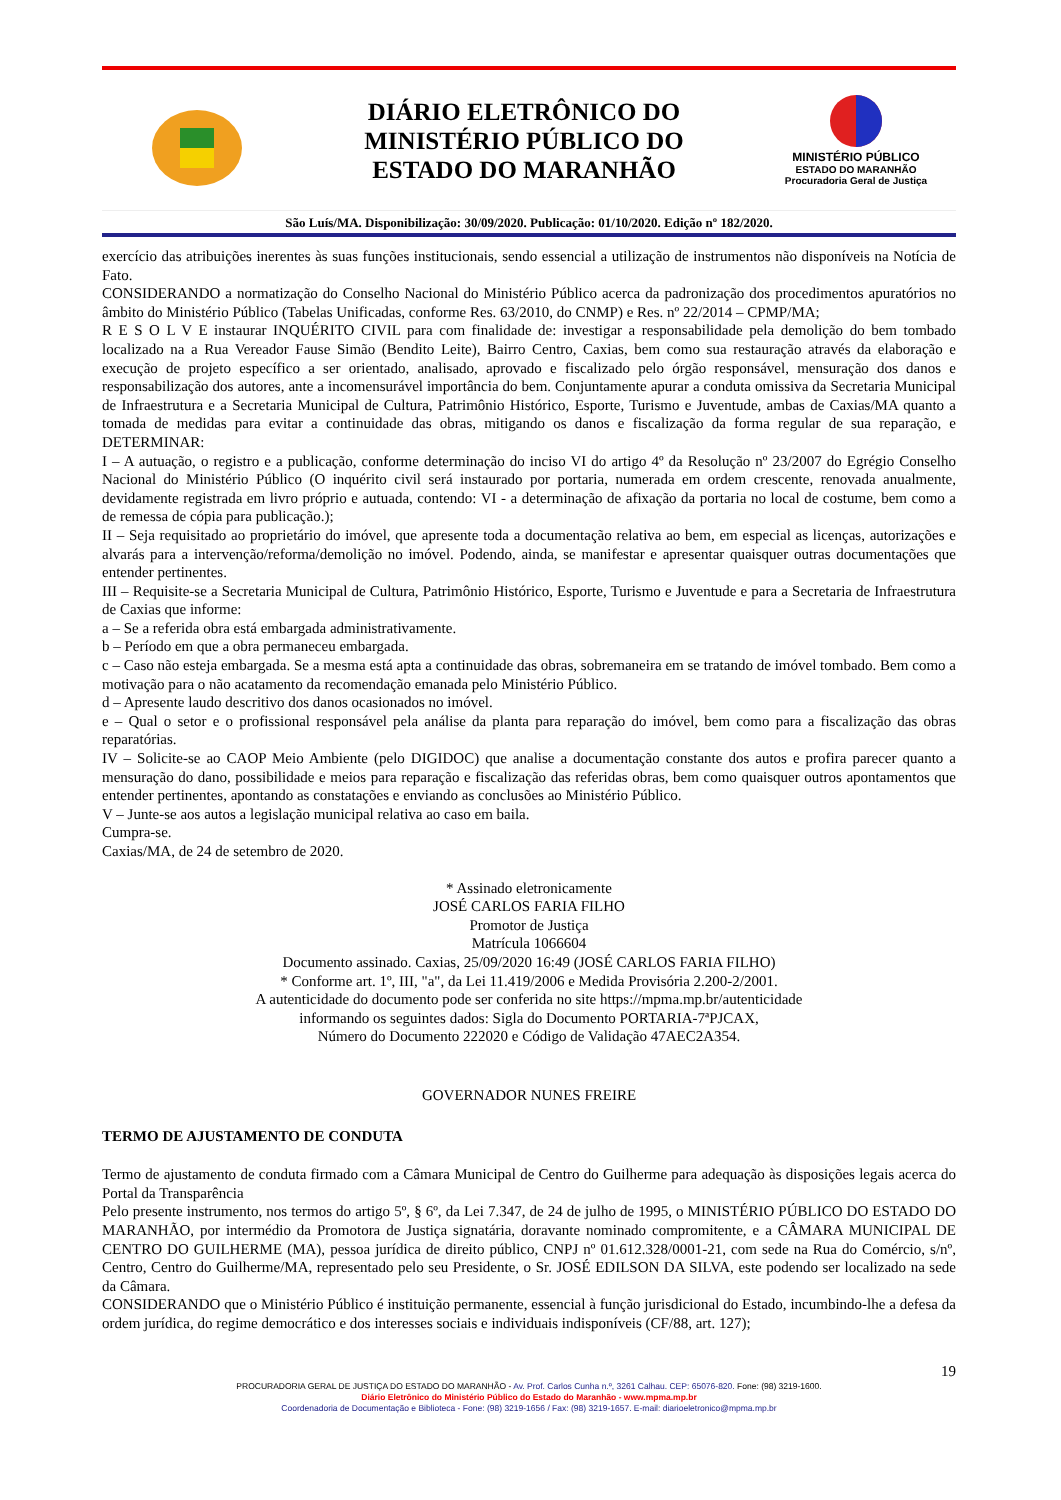DIÁRIO ELETRÔNICO DO
MINISTÉRIO PÚBLICO DO
ESTADO DO MARANHÃO
MINISTÉRIO PÚBLICO
ESTADO DO MARANHÃO
Procuradoria Geral de Justiça
São Luís/MA. Disponibilização: 30/09/2020. Publicação: 01/10/2020. Edição nº 182/2020.
exercício das atribuições inerentes às suas funções institucionais, sendo essencial a utilização de instrumentos não disponíveis na Notícia de Fato.
CONSIDERANDO a normatização do Conselho Nacional do Ministério Público acerca da padronização dos procedimentos apuratórios no âmbito do Ministério Público (Tabelas Unificadas, conforme Res. 63/2010, do CNMP) e Res. nº 22/2014 – CPMP/MA;
R E S O L V E instaurar INQUÉRITO CIVIL para com finalidade de: investigar a responsabilidade pela demolição do bem tombado localizado na a Rua Vereador Fause Simão (Bendito Leite), Bairro Centro, Caxias, bem como sua restauração através da elaboração e execução de projeto específico a ser orientado, analisado, aprovado e fiscalizado pelo órgão responsável, mensuração dos danos e responsabilização dos autores, ante a incomensurável importância do bem. Conjuntamente apurar a conduta omissiva da Secretaria Municipal de Infraestrutura e a Secretaria Municipal de Cultura, Patrimônio Histórico, Esporte, Turismo e Juventude, ambas de Caxias/MA quanto a tomada de medidas para evitar a continuidade das obras, mitigando os danos e fiscalização da forma regular de sua reparação, e DETERMINAR:
I – A autuação, o registro e a publicação, conforme determinação do inciso VI do artigo 4º da Resolução nº 23/2007 do Egrégio Conselho Nacional do Ministério Público (O inquérito civil será instaurado por portaria, numerada em ordem crescente, renovada anualmente, devidamente registrada em livro próprio e autuada, contendo: VI - a determinação de afixação da portaria no local de costume, bem como a de remessa de cópia para publicação.);
II – Seja requisitado ao proprietário do imóvel, que apresente toda a documentação relativa ao bem, em especial as licenças, autorizações e alvarás para a intervenção/reforma/demolição no imóvel. Podendo, ainda, se manifestar e apresentar quaisquer outras documentações que entender pertinentes.
III – Requisite-se a Secretaria Municipal de Cultura, Patrimônio Histórico, Esporte, Turismo e Juventude e para a Secretaria de Infraestrutura de Caxias que informe:
a – Se a referida obra está embargada administrativamente.
b – Período em que a obra permaneceu embargada.
c – Caso não esteja embargada. Se a mesma está apta a continuidade das obras, sobremaneira em se tratando de imóvel tombado. Bem como a motivação para o não acatamento da recomendação emanada pelo Ministério Público.
d – Apresente laudo descritivo dos danos ocasionados no imóvel.
e – Qual o setor e o profissional responsável pela análise da planta para reparação do imóvel, bem como para a fiscalização das obras reparatórias.
IV – Solicite-se ao CAOP Meio Ambiente (pelo DIGIDOC) que analise a documentação constante dos autos e profira parecer quanto a mensuração do dano, possibilidade e meios para reparação e fiscalização das referidas obras, bem como quaisquer outros apontamentos que entender pertinentes, apontando as constatações e enviando as conclusões ao Ministério Público.
V – Junte-se aos autos a legislação municipal relativa ao caso em baila.
Cumpra-se.
Caxias/MA, de 24 de setembro de 2020.
* Assinado eletronicamente
JOSÉ CARLOS FARIA FILHO
Promotor de Justiça
Matrícula 1066604
Documento assinado. Caxias, 25/09/2020 16:49 (JOSÉ CARLOS FARIA FILHO)
* Conforme art. 1º, III, "a", da Lei 11.419/2006 e Medida Provisória 2.200-2/2001.
A autenticidade do documento pode ser conferida no site https://mpma.mp.br/autenticidade
informando os seguintes dados: Sigla do Documento PORTARIA-7ªPJCAX,
Número do Documento 222020 e Código de Validação 47AEC2A354.
GOVERNADOR NUNES FREIRE
TERMO DE AJUSTAMENTO DE CONDUTA
Termo de ajustamento de conduta firmado com a Câmara Municipal de Centro do Guilherme para adequação às disposições legais acerca do Portal da Transparência
Pelo presente instrumento, nos termos do artigo 5º, § 6º, da Lei 7.347, de 24 de julho de 1995, o MINISTÉRIO PÚBLICO DO ESTADO DO MARANHÃO, por intermédio da Promotora de Justiça signatária, doravante nominado compromitente, e a CÂMARA MUNICIPAL DE CENTRO DO GUILHERME (MA), pessoa jurídica de direito público, CNPJ nº 01.612.328/0001-21, com sede na Rua do Comércio, s/nº, Centro, Centro do Guilherme/MA, representado pelo seu Presidente, o Sr. JOSÉ EDILSON DA SILVA, este podendo ser localizado na sede da Câmara.
CONSIDERANDO que o Ministério Público é instituição permanente, essencial à função jurisdicional do Estado, incumbindo-lhe a defesa da ordem jurídica, do regime democrático e dos interesses sociais e individuais indisponíveis (CF/88, art. 127);
19
PROCURADORIA GERAL DE JUSTIÇA DO ESTADO DO MARANHÃO - Av. Prof. Carlos Cunha n.º, 3261 Calhau. CEP: 65076-820. Fone: (98) 3219-1600.
Diário Eletrônico do Ministério Público do Estado do Maranhão - www.mpma.mp.br
Coordenadoria de Documentação e Biblioteca - Fone: (98) 3219-1656 / Fax: (98) 3219-1657. E-mail: diarioeletronico@mpma.mp.br